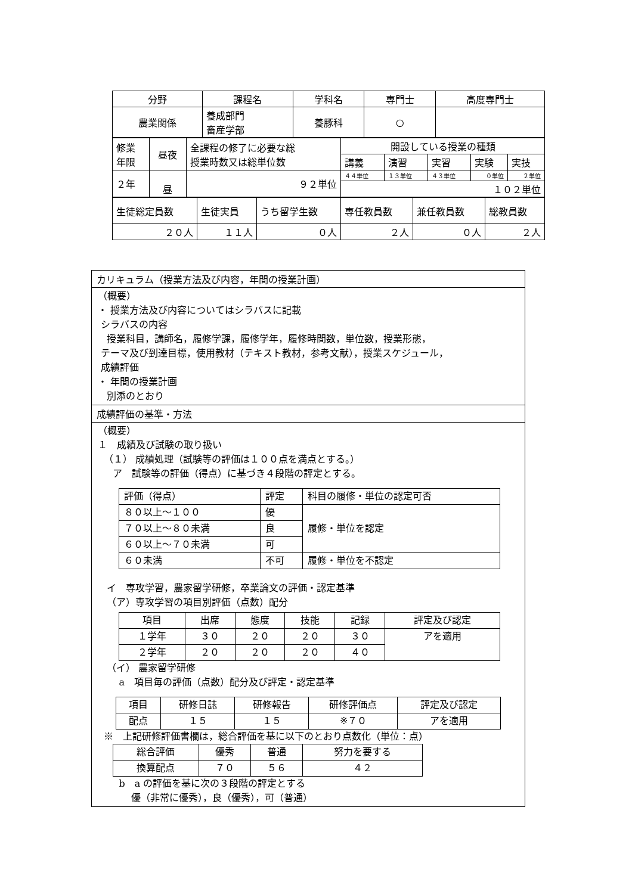| 分野 | 課程名 | 学科名 | 専門士 | 高度専門士 |
| --- | --- | --- | --- | --- |
| 農業関係 | 養成部門 畜産学部 | 養豚科 | ○ | |
| 修業 年限 | 昼夜 | 全課程の修了に必要な総 授業時数又は総単位数 | 開設している授業の種類 | | | | |
| | | | 講義 | 演習 | 実習 | 実験 | 実技 |
| ２年 | 昼 | ９２単位 | ４４単位 | １３単位 | ４３単位 | ０単位 | ２単位 |
| | | | １０２単位 | | | | |
| 生徒総定員数 | 生徒実員 | うち留学生数 | 専任教員数 | 兼任教員数 | 総教員数 |
| ２０人 | １１人 | ０人 | ２人 | ０人 | ２人 |
カリキュラム（授業方法及び内容，年間の授業計画）
（概要）
・ 授業方法及び内容についてはシラバスに記載
シラバスの内容
授業科目，講師名，履修学課，履修学年，履修時間数，単位数，授業形態，
テーマ及び到達目標，使用教材（テキスト教材，参考文献），授業スケジュール，
成績評価
・ 年間の授業計画
別添のとおり
成績評価の基準・方法
（概要）
１　成績及び試験の取り扱い
（１） 成績処理（試験等の評価は１００点を満点とする。）
ア　試験等の評価（得点）に基づき４段階の評定とする。
| 評価（得点） | 評定 | 科目の履修・単位の認定可否 |
| ８０以上～１００ | 優 | 履修・単位を認定 |
| ７０以上～８０未満 | 良 | |
| ６０以上～７０未満 | 可 | |
| ６０未満 | 不可 | 履修・単位を不認定 |
イ　専攻学習，農家留学研修，卒業論文の評価・認定基準
（ア）専攻学習の項目別評価（点数）配分
| 項目 | 出席 | 態度 | 技能 | 記録 | 評定及び認定 |
| １学年 | ３０ | ２０ | ２０ | ３０ | アを適用 |
| ２学年 | ２０ | ２０ | ２０ | ４０ | |
（イ） 農家留学研修
a　項目毎の評価（点数）配分及び評定・認定基準
| 項目 | 研修日誌 | 研修報告 | 研修評価点 | 評定及び認定 |
| 配点 | １５ | １５ | ※７０ | アを適用 |
※　上記研修評価書欄は，総合評価を基に以下のとおり点数化（単位：点）
| 総合評価 | 優秀 | 普通 | 努力を要する |
| 換算配点 | ７０ | ５６ | ４２ |
b　a の評価を基に次の３段階の評定とする
優（非常に優秀），良（優秀），可（普通）